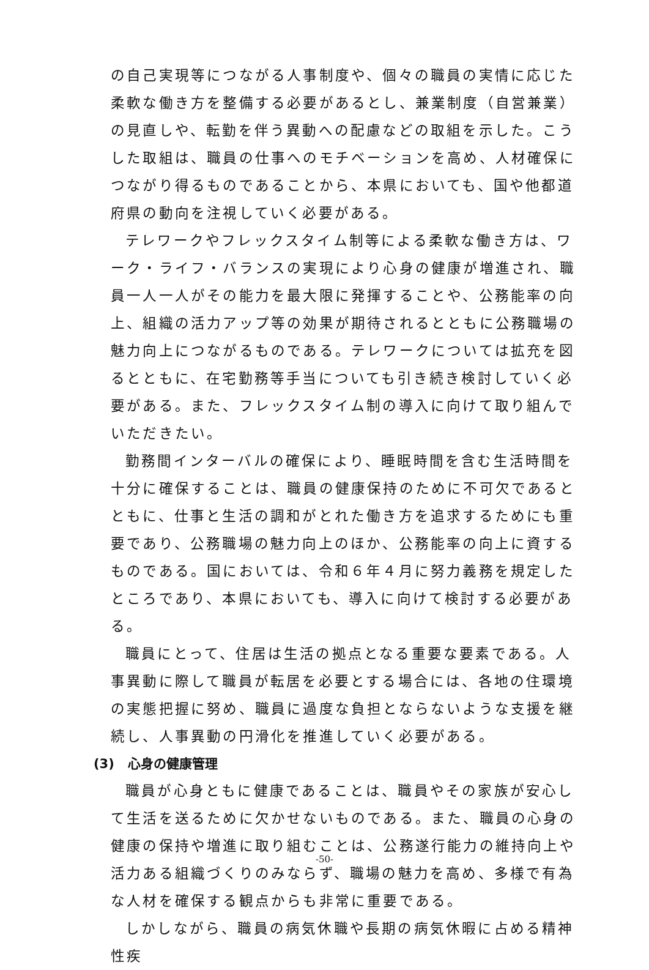の自己実現等につながる人事制度や、個々の職員の実情に応じた柔軟な働き方を整備する必要があるとし、兼業制度（自営兼業）の見直しや、転勤を伴う異動への配慮などの取組を示した。こうした取組は、職員の仕事へのモチベーションを高め、人材確保につながり得るものであることから、本県においても、国や他都道府県の動向を注視していく必要がある。
テレワークやフレックスタイム制等による柔軟な働き方は、ワーク・ライフ・バランスの実現により心身の健康が増進され、職員一人一人がその能力を最大限に発揮することや、公務能率の向上、組織の活力アップ等の効果が期待されるとともに公務職場の魅力向上につながるものである。テレワークについては拡充を図るとともに、在宅勤務等手当についても引き続き検討していく必要がある。また、フレックスタイム制の導入に向けて取り組んでいただきたい。
勤務間インターバルの確保により、睡眠時間を含む生活時間を十分に確保することは、職員の健康保持のために不可欠であるとともに、仕事と生活の調和がとれた働き方を追求するためにも重要であり、公務職場の魅力向上のほか、公務能率の向上に資するものである。国においては、令和６年４月に努力義務を規定したところであり、本県においても、導入に向けて検討する必要がある。
職員にとって、住居は生活の拠点となる重要な要素である。人事異動に際して職員が転居を必要とする場合には、各地の住環境の実態把握に努め、職員に過度な負担とならないような支援を継続し、人事異動の円滑化を推進していく必要がある。
(3) 心身の健康管理
職員が心身ともに健康であることは、職員やその家族が安心して生活を送るために欠かせないものである。また、職員の心身の健康の保持や増進に取り組むことは、公務遂行能力の維持向上や活力ある組織づくりのみならず、職場の魅力を高め、多様で有為な人材を確保する観点からも非常に重要である。
しかしながら、職員の病気休職や長期の病気休暇に占める精神性疾
-50-